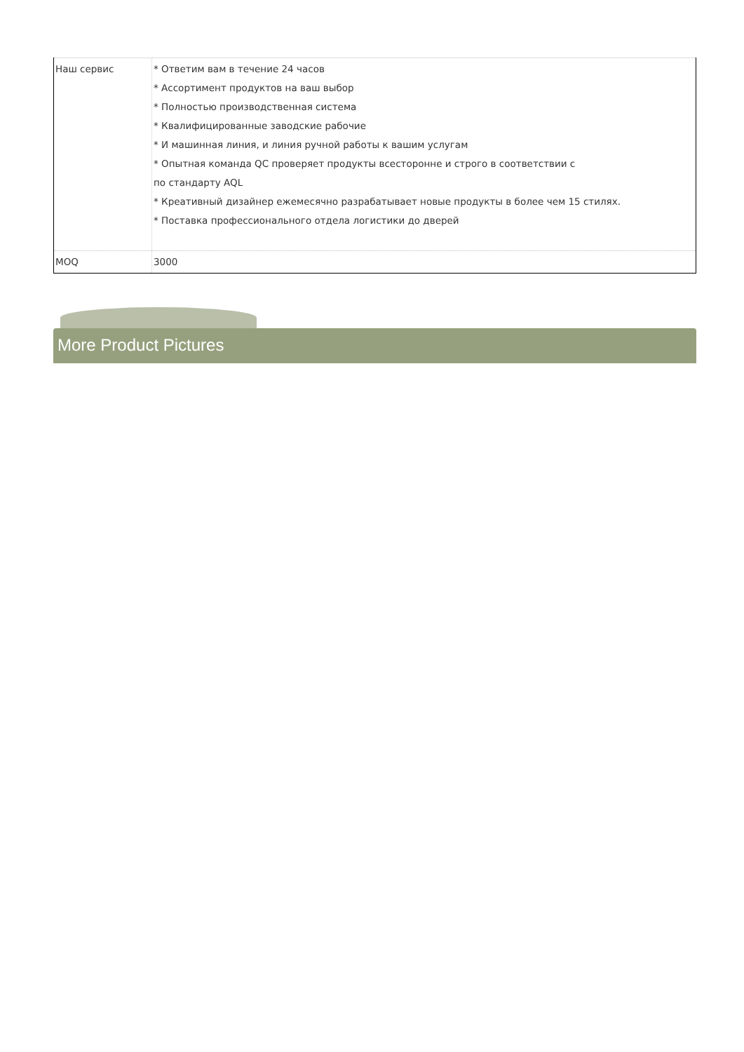| Наш сервис | * Ответим вам в течение 24 часов * Ассортимент продуктов на ваш выбор * Полностью производственная система * Квалифицированные заводские рабочие * И машинная линия, и линия ручной работы к вашим услугам * Опытная команда QC проверяет продукты всесторонне и строго в соответствии с по стандарту AQL * Креативный дизайнер ежемесячно разрабатывает новые продукты в более чем 15 стилях. * Поставка профессионального отдела логистики до дверей |
| MOQ | 3000 |
More Product Pictures